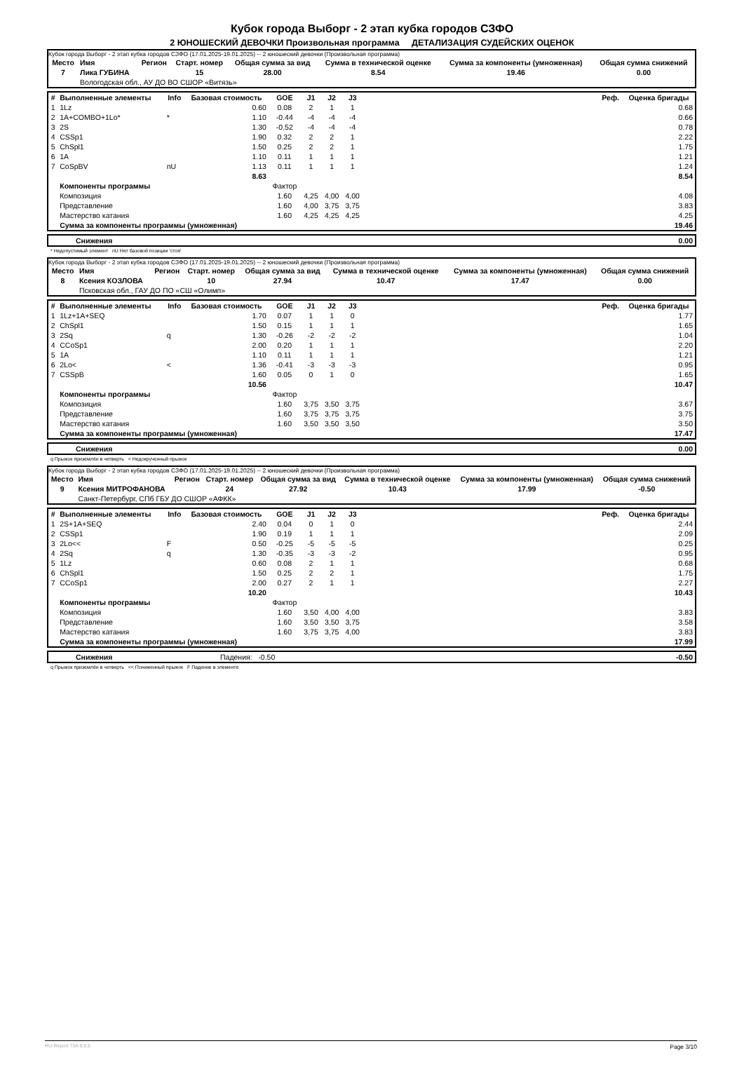Кубок города Выборг - 2 этап кубка городов СЗФО
2 ЮНОШЕСКИЙ ДЕВОЧКИ Произвольная программа ДЕТАЛИЗАЦИЯ СУДЕЙСКИХ ОЦЕНОК
Кубок города Выборг - 2 этап кубка городов СЗФО (17.01.2025-19.01.2025) -- 2 юношеский девочки (Произвольная программа)
| Место | Имя | Регион | Старт. номер | Общая сумма за вид | Сумма в технической оценке | Сумма за компоненты (умноженная) | Общая сумма снижений |
| --- | --- | --- | --- | --- | --- | --- | --- |
| 7 | Лика ГУБИНА | | 15 | 28.00 | 8.54 | 19.46 | 0.00 |
| | Вологодская обл., АУ ДО ВО СШОР «Витязь» | | | | | | |
| # | Выполненные элементы | Info | Базовая стоимость | GOE | J1 | J2 | J3 | | Реф. | Оценка бригады |
| --- | --- | --- | --- | --- | --- | --- | --- | --- | --- | --- |
| 1 | 1Lz | | 0.60 | 0.08 | 2 | 1 | 1 | | | 0.68 |
| 2 | 1A+COMBO+1Lo* | * | 1.10 | -0.44 | -4 | -4 | -4 | | | 0.66 |
| 3 | 2S | | 1.30 | -0.52 | -4 | -4 | -4 | | | 0.78 |
| 4 | CSSp1 | | 1.90 | 0.32 | 2 | 2 | 1 | | | 2.22 |
| 5 | ChSpl1 | | 1.50 | 0.25 | 2 | 2 | 1 | | | 1.75 |
| 6 | 1A | | 1.10 | 0.11 | 1 | 1 | 1 | | | 1.21 |
| 7 | CoSpBV | nU | 1.13 | 0.11 | 1 | 1 | 1 | | | 1.24 |
| | | | 8.63 | | | | | | | 8.54 |
| | Компоненты программы | | | Фактор | | | | | | |
| | Композиция | | | 1.60 | 4,25 | 4,00 | 4,00 | | | 4.08 |
| | Представление | | | 1.60 | 4,00 | 3,75 | 3,75 | | | 3.83 |
| | Мастерство катания | | | 1.60 | 4,25 | 4,25 | 4,25 | | | 4.25 |
| | Сумма за компоненты программы (умноженная) | | | | | | | | | 19.46 |
| | Снижения | 0.00 |
* Недопустимый элемент nU Нет базовой позиции 'стоя'
Кубок города Выборг - 2 этап кубка городов СЗФО (17.01.2025-19.01.2025) -- 2 юношеский девочки (Произвольная программа)
| Место | Имя | Регион | Старт. номер | Общая сумма за вид | Сумма в технической оценке | Сумма за компоненты (умноженная) | Общая сумма снижений |
| --- | --- | --- | --- | --- | --- | --- | --- |
| 8 | Ксения КОЗЛОВА | | 10 | 27.94 | 10.47 | 17.47 | 0.00 |
| | Псковская обл., ГАУ ДО ПО «СШ «Олимп» | | | | | | |
| # | Выполненные элементы | Info | Базовая стоимость | GOE | J1 | J2 | J3 | | Реф. | Оценка бригады |
| --- | --- | --- | --- | --- | --- | --- | --- | --- | --- | --- |
| 1 | 1Lz+1A+SEQ | | 1.70 | 0.07 | 1 | 1 | 0 | | | 1.77 |
| 2 | ChSpl1 | | 1.50 | 0.15 | 1 | 1 | 1 | | | 1.65 |
| 3 | 2Sq | q | 1.30 | -0.26 | -2 | -2 | -2 | | | 1.04 |
| 4 | CCoSp1 | | 2.00 | 0.20 | 1 | 1 | 1 | | | 2.20 |
| 5 | 1A | | 1.10 | 0.11 | 1 | 1 | 1 | | | 1.21 |
| 6 | 2Lo< | < | 1.36 | -0.41 | -3 | -3 | -3 | | | 0.95 |
| 7 | CSSpB | | 1.60 | 0.05 | 0 | 1 | 0 | | | 1.65 |
| | | | 10.56 | | | | | | | 10.47 |
| | Компоненты программы | | | Фактор | | | | | | |
| | Композиция | | | 1.60 | 3,75 | 3,50 | 3,75 | | | 3.67 |
| | Представление | | | 1.60 | 3,75 | 3,75 | 3,75 | | | 3.75 |
| | Мастерство катания | | | 1.60 | 3,50 | 3,50 | 3,50 | | | 3.50 |
| | Сумма за компоненты программы (умноженная) | | | | | | | | | 17.47 |
| | Снижения | 0.00 |
q Прыжок приземлён в четверть < Недокрученный прыжок
Кубок города Выборг - 2 этап кубка городов СЗФО (17.01.2025-19.01.2025) -- 2 юношеский девочки (Произвольная программа)
| Место | Имя | Регион | Старт. номер | Общая сумма за вид | Сумма в технической оценке | Сумма за компоненты (умноженная) | Общая сумма снижений |
| --- | --- | --- | --- | --- | --- | --- | --- |
| 9 | Ксения МИТРОФАНОВА | | 24 | 27.92 | 10.43 | 17.99 | -0.50 |
| | Санкт-Петербург, СПб ГБУ ДО СШОР «АФКК» | | | | | | |
| # | Выполненные элементы | Info | Базовая стоимость | GOE | J1 | J2 | J3 | | Реф. | Оценка бригады |
| --- | --- | --- | --- | --- | --- | --- | --- | --- | --- | --- |
| 1 | 2S+1A+SEQ | | 2.40 | 0.04 | 0 | 1 | 0 | | | 2.44 |
| 2 | CSSp1 | | 1.90 | 0.19 | 1 | 1 | 1 | | | 2.09 |
| 3 | 2Lo<< | F | 0.50 | -0.25 | -5 | -5 | -5 | | | 0.25 |
| 4 | 2Sq | q | 1.30 | -0.35 | -3 | -3 | -2 | | | 0.95 |
| 5 | 1Lz | | 0.60 | 0.08 | 2 | 1 | 1 | | | 0.68 |
| 6 | ChSpl1 | | 1.50 | 0.25 | 2 | 2 | 1 | | | 1.75 |
| 7 | CCoSp1 | | 2.00 | 0.27 | 2 | 1 | 1 | | | 2.27 |
| | | | 10.20 | | | | | | | 10.43 |
| | Компоненты программы | | | Фактор | | | | | | |
| | Композиция | | | 1.60 | 3,50 | 4,00 | 4,00 | | | 3.83 |
| | Представление | | | 1.60 | 3,50 | 3,50 | 3,75 | | | 3.58 |
| | Мастерство катания | | | 1.60 | 3,75 | 3,75 | 4,00 | | | 3.83 |
| | Сумма за компоненты программы (умноженная) | | | | | | | | | 17.99 |
| | Снижения | Падения: -0.50 | -0.50 |
q Прыжок приземлён в четверть << Пониженный прыжок F Падение в элементе
RU-Report 73A 0.0.5 Page 3/10